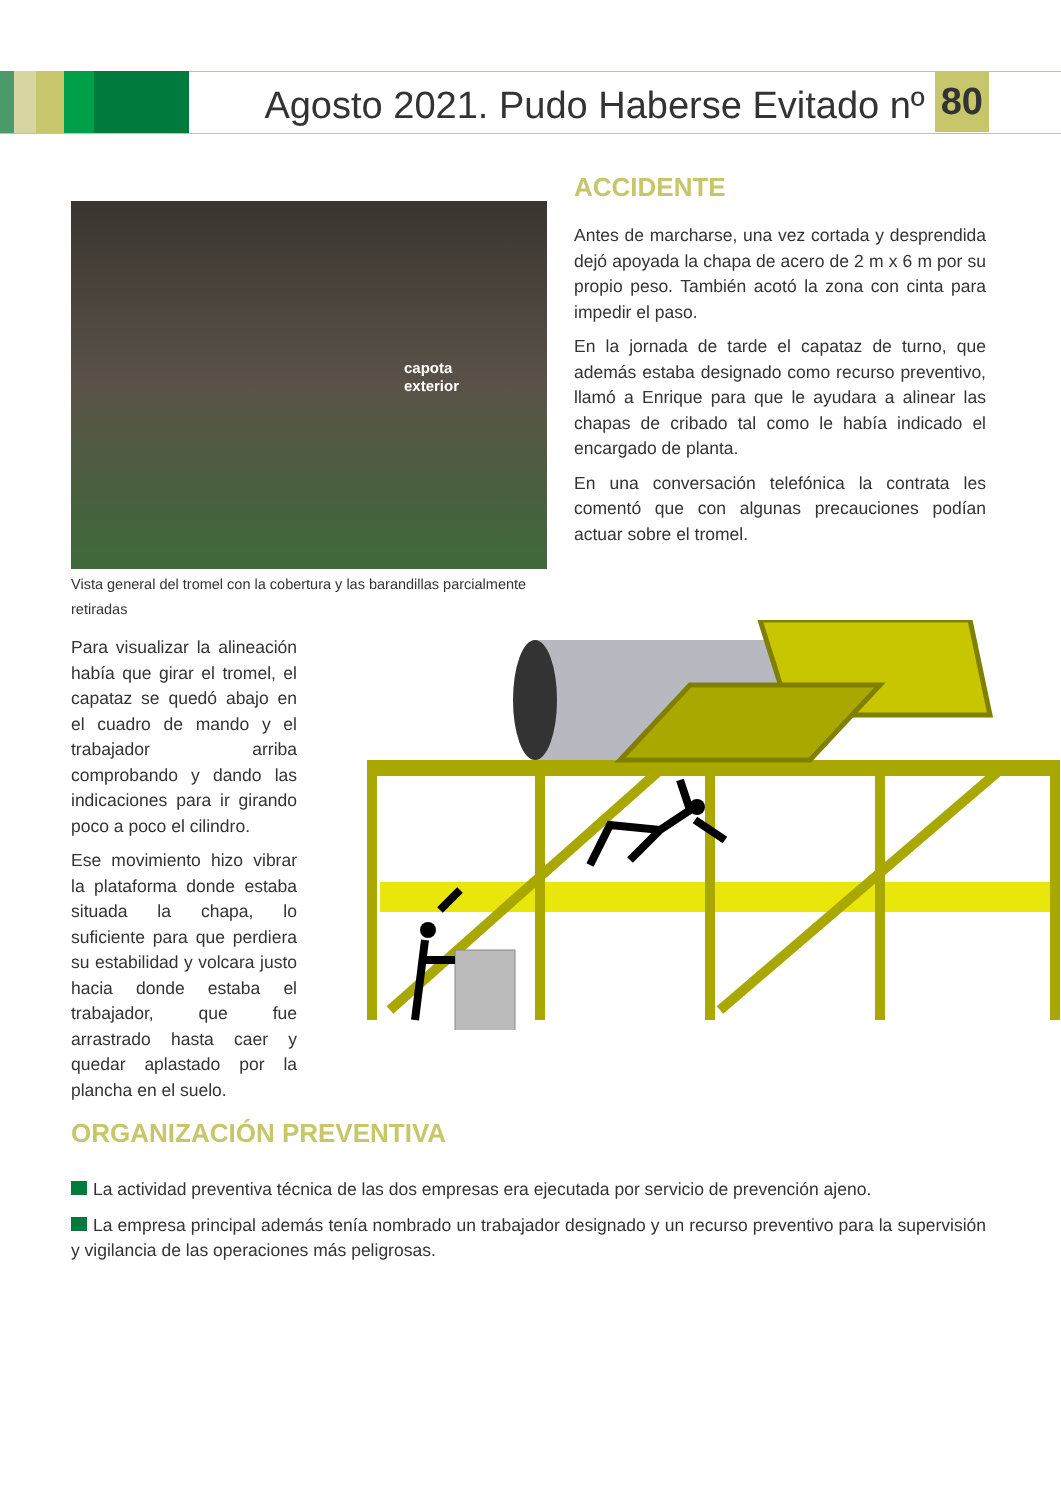Agosto 2021. Pudo Haberse Evitado nº 80
capota
exterior
Vista general del tromel con la cobertura y las barandillas parcialmente retiradas
ACCIDENTE
Antes de marcharse, una vez cortada y desprendida dejó apoyada la chapa de acero de 2 m x 6 m por su propio peso. También acotó la zona con cinta para impedir el paso.
En la jornada de tarde el capataz de turno, que además estaba designado como recurso preventivo, llamó a Enrique para que le ayudara a alinear las chapas de cribado tal como le había indicado el encargado de planta.
En una conversación telefónica la contrata les comentó que con algunas precauciones podían actuar sobre el tromel.
Para visualizar la alineación había que girar el tromel, el capataz se quedó abajo en el cuadro de mando y el trabajador arriba comprobando y dando las indicaciones para ir girando poco a poco el cilindro.
Ese movimiento hizo vibrar la plataforma donde estaba situada la chapa, lo suficiente para que perdiera su estabilidad y volcara justo hacia donde estaba el trabajador, que fue arrastrado hasta caer y quedar aplastado por la plancha en el suelo.
ORGANIZACIÓN PREVENTIVA
La actividad preventiva técnica de las dos empresas era ejecutada por servicio de prevención ajeno.
La empresa principal además tenía nombrado un trabajador designado y un recurso preventivo para la supervisión y vigilancia de las operaciones más peligrosas.